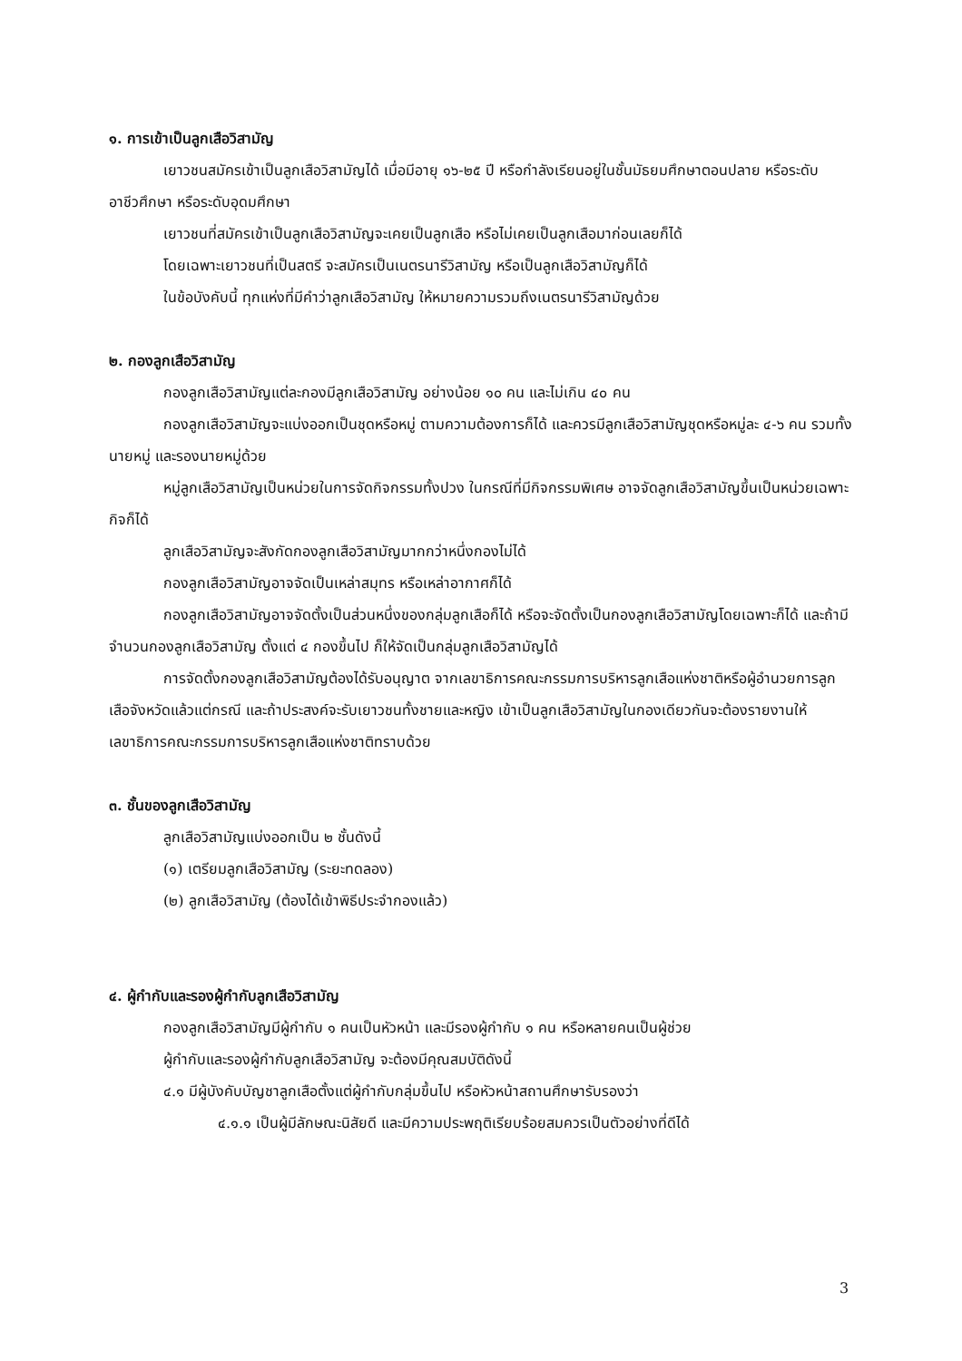๑. การเข้าเป็นลูกเสือวิสามัญ
เยาวชนสมัครเข้าเป็นลูกเสือวิสามัญได้ เมื่อมีอายุ ๑๖-๒๕ ปี หรือกำลังเรียนอยู่ในชั้นมัธยมศึกษาตอนปลาย หรือระดับอาชีวศึกษา หรือระดับอุดมศึกษา
เยาวชนที่สมัครเข้าเป็นลูกเสือวิสามัญจะเคยเป็นลูกเสือ หรือไม่เคยเป็นลูกเสือมาก่อนเลยก็ได้
โดยเฉพาะเยาวชนที่เป็นสตรี จะสมัครเป็นเนตรนารีวิสามัญ หรือเป็นลูกเสือวิสามัญก็ได้
ในข้อบังคับนี้ ทุกแห่งที่มีคำว่าลูกเสือวิสามัญ ให้หมายความรวมถึงเนตรนารีวิสามัญด้วย
๒. กองลูกเสือวิสามัญ
กองลูกเสือวิสามัญแต่ละกองมีลูกเสือวิสามัญ อย่างน้อย ๑๐ คน และไม่เกิน ๔๐ คน
กองลูกเสือวิสามัญจะแบ่งออกเป็นชุดหรือหมู่ ตามความต้องการก็ได้ และควรมีลูกเสือวิสามัญชุดหรือหมู่ละ ๔-๖ คน รวมทั้งนายหมู่ และรองนายหมู่ด้วย
หมู่ลูกเสือวิสามัญเป็นหน่วยในการจัดกิจกรรมทั้งปวง ในกรณีที่มีกิจกรรมพิเศษ อาจจัดลูกเสือวิสามัญขึ้นเป็นหน่วยเฉพาะกิจก็ได้
ลูกเสือวิสามัญจะสังกัดกองลูกเสือวิสามัญมากกว่าหนึ่งกองไม่ได้
กองลูกเสือวิสามัญอาจจัดเป็นเหล่าสมุทร หรือเหล่าอากาศก็ได้
กองลูกเสือวิสามัญอาจจัดตั้งเป็นส่วนหนึ่งของกลุ่มลูกเสือก็ได้ หรือจะจัดตั้งเป็นกองลูกเสือวิสามัญโดยเฉพาะก็ได้ และถ้ามีจำนวนกองลูกเสือวิสามัญ ตั้งแต่ ๔ กองขึ้นไป ก็ให้จัดเป็นกลุ่มลูกเสือวิสามัญได้
การจัดตั้งกองลูกเสือวิสามัญต้องได้รับอนุญาต จากเลขาธิการคณะกรรมการบริหารลูกเสือแห่งชาติหรือผู้อำนวยการลูกเสือจังหวัดแล้วแต่กรณี และถ้าประสงค์จะรับเยาวชนทั้งชายและหญิง เข้าเป็นลูกเสือวิสามัญในกองเดียวกันจะต้องรายงานให้เลขาธิการคณะกรรมการบริหารลูกเสือแห่งชาติทราบด้วย
๓. ชั้นของลูกเสือวิสามัญ
ลูกเสือวิสามัญแบ่งออกเป็น ๒ ชั้นดังนี้
(๑) เตรียมลูกเสือวิสามัญ (ระยะทดลอง)
(๒) ลูกเสือวิสามัญ (ต้องได้เข้าพิธีประจำกองแล้ว)
๔. ผู้กำกับและรองผู้กำกับลูกเสือวิสามัญ
กองลูกเสือวิสามัญมีผู้กำกับ ๑ คนเป็นหัวหน้า และมีรองผู้กำกับ ๑ คน หรือหลายคนเป็นผู้ช่วย
ผู้กำกับและรองผู้กำกับลูกเสือวิสามัญ จะต้องมีคุณสมบัติดังนี้
๔.๑ มีผู้บังคับบัญชาลูกเสือตั้งแต่ผู้กำกับกลุ่มขึ้นไป หรือหัวหน้าสถานศึกษารับรองว่า
๔.๑.๑ เป็นผู้มีลักษณะนิสัยดี และมีความประพฤติเรียบร้อยสมควรเป็นตัวอย่างที่ดีได้
3